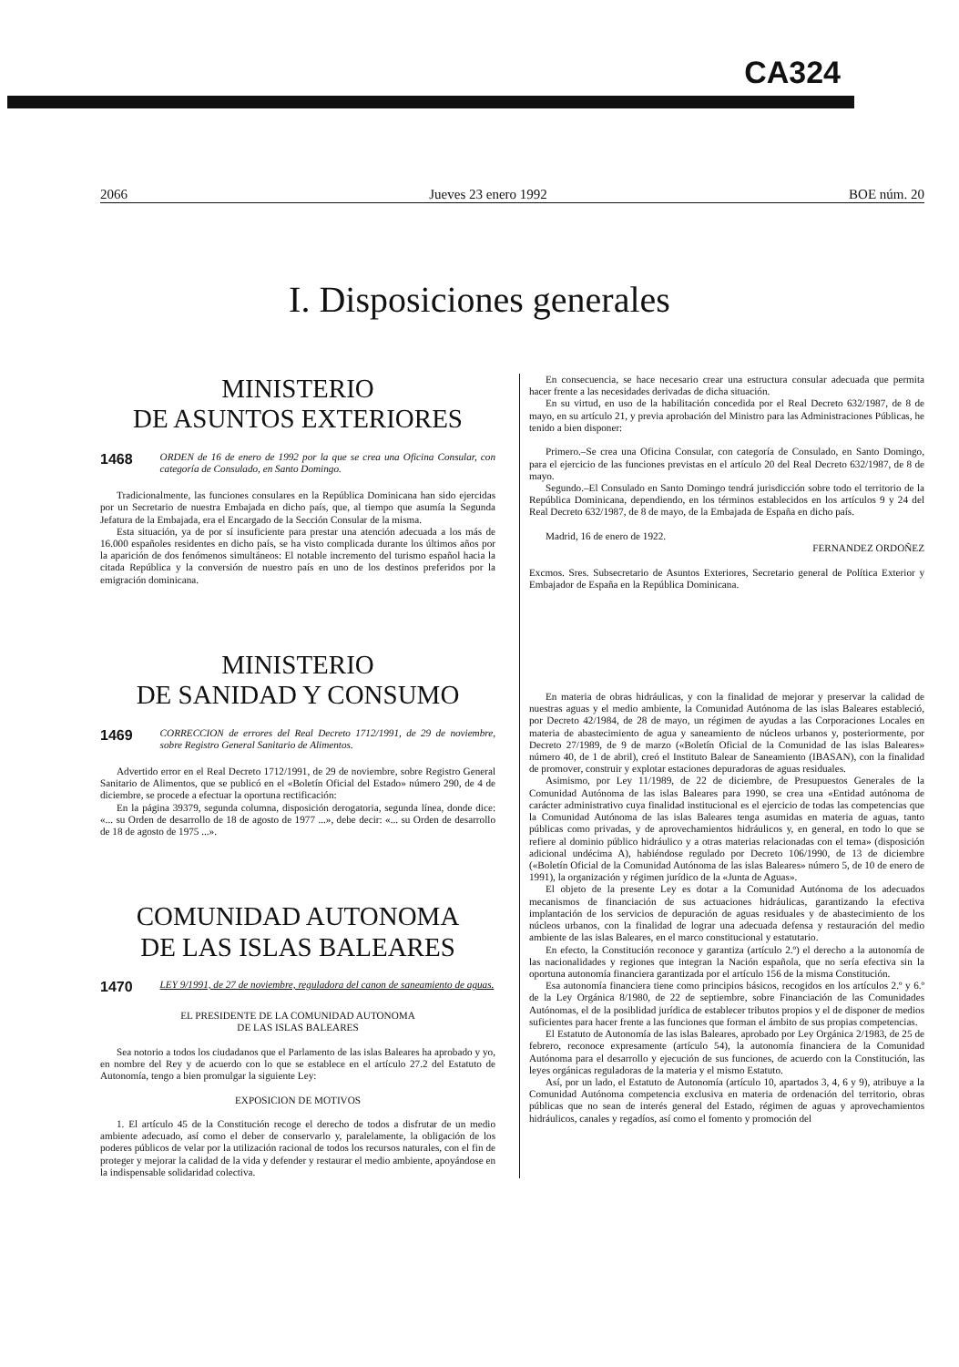CA324
2066 Jueves 23 enero 1992 BOE núm. 20
I. Disposiciones generales
MINISTERIO
DE ASUNTOS EXTERIORES
1468 ORDEN de 16 de enero de 1992 por la que se crea una Oficina Consular, con categoría de Consulado, en Santo Domingo.
Tradicionalmente, las funciones consulares en la República Dominicana han sido ejercidas por un Secretario de nuestra Embajada en dicho país, que, al tiempo que asumía la Segunda Jefatura de la Embajada, era el Encargado de la Sección Consular de la misma.
Esta situación, ya de por sí insuficiente para prestar una atención adecuada a los más de 16.000 españoles residentes en dicho país, se ha visto complicada durante los últimos años por la aparición de dos fenómenos simultáneos: El notable incremento del turismo español hacia la citada República y la conversión de nuestro país en uno de los destinos preferidos por la emigración dominicana.
MINISTERIO
DE SANIDAD Y CONSUMO
1469 CORRECCION de errores del Real Decreto 1712/1991, de 29 de noviembre, sobre Registro General Sanitario de Alimentos.
Advertido error en el Real Decreto 1712/1991, de 29 de noviembre, sobre Registro General Sanitario de Alimentos, que se publicó en el «Boletín Oficial del Estado» número 290, de 4 de diciembre, se procede a efectuar la oportuna rectificación:
En la página 39379, segunda columna, disposición derogatoria, segunda línea, donde dice: «... su Orden de desarrollo de 18 de agosto de 1977 ...», debe decir: «... su Orden de desarrollo de 18 de agosto de 1975 ...».
COMUNIDAD AUTONOMA
DE LAS ISLAS BALEARES
1470 LEY 9/1991, de 27 de noviembre, reguladora del canon de saneamiento de aguas.
EL PRESIDENTE DE LA COMUNIDAD AUTONOMA
DE LAS ISLAS BALEARES
Sea notorio a todos los ciudadanos que el Parlamento de las islas Baleares ha aprobado y yo, en nombre del Rey y de acuerdo con lo que se establece en el artículo 27.2 del Estatuto de Autonomía, tengo a bien promulgar la siguiente Ley:
EXPOSICION DE MOTIVOS
1. El artículo 45 de la Constitución recoge el derecho de todos a disfrutar de un medio ambiente adecuado, así como el deber de conservarlo y, paralelamente, la obligación de los poderes públicos de velar por la utilización racional de todos los recursos naturales, con el fin de proteger y mejorar la calidad de la vida y defender y restaurar el medio ambiente, apoyándose en la indispensable solidaridad colectiva.
En consecuencia, se hace necesario crear una estructura consular adecuada que permita hacer frente a las necesidades derivadas de dicha situación.
En su virtud, en uso de la habilitación concedida por el Real Decreto 632/1987, de 8 de mayo, en su artículo 21, y previa aprobación del Ministro para las Administraciones Públicas, he tenido a bien disponer:
Primero.–Se crea una Oficina Consular, con categoría de Consulado, en Santo Domingo, para el ejercicio de las funciones previstas en el artículo 20 del Real Decreto 632/1987, de 8 de mayo.
Segundo.–El Consulado en Santo Domingo tendrá jurisdicción sobre todo el territorio de la República Dominicana, dependiendo, en los términos establecidos en los artículos 9 y 24 del Real Decreto 632/1987, de 8 de mayo, de la Embajada de España en dicho país.
Madrid, 16 de enero de 1922.
FERNANDEZ ORDOÑEZ
Excmos. Sres. Subsecretario de Asuntos Exteriores, Secretario general de Política Exterior y Embajador de España en la República Dominicana.
En materia de obras hidráulicas, y con la finalidad de mejorar y preservar la calidad de nuestras aguas y el medio ambiente, la Comunidad Autónoma de las islas Baleares estableció, por Decreto 42/1984, de 28 de mayo, un régimen de ayudas a las Corporaciones Locales en materia de abastecimiento de agua y saneamiento de núcleos urbanos y, posteriormente, por Decreto 27/1989, de 9 de marzo («Boletín Oficial de la Comunidad de las islas Baleares» número 40, de 1 de abril), creó el Instituto Balear de Saneamiento (IBASAN), con la finalidad de promover, construir y explotar estaciones depuradoras de aguas residuales.
Asimismo, por Ley 11/1989, de 22 de diciembre, de Presupuestos Generales de la Comunidad Autónoma de las islas Baleares para 1990, se crea una «Entidad autónoma de carácter administrativo cuya finalidad institucional es el ejercicio de todas las competencias que la Comunidad Autónoma de las islas Baleares tenga asumidas en materia de aguas, tanto públicas como privadas, y de aprovechamientos hidráulicos y, en general, en todo lo que se refiere al dominio público hidráulico y a otras materias relacionadas con el tema» (disposición adicional undécima A), habiéndose regulado por Decreto 106/1990, de 13 de diciembre («Boletín Oficial de la Comunidad Autónoma de las islas Baleares» número 5, de 10 de enero de 1991), la organización y régimen jurídico de la «Junta de Aguas».
El objeto de la presente Ley es dotar a la Comunidad Autónoma de los adecuados mecanismos de financiación de sus actuaciones hidráulicas, garantizando la efectiva implantación de los servicios de depuración de aguas residuales y de abastecimiento de los núcleos urbanos, con la finalidad de lograr una adecuada defensa y restauración del medio ambiente de las islas Baleares, en el marco constitucional y estatutario.
En efecto, la Constitución reconoce y garantiza (artículo 2.º) el derecho a la autonomía de las nacionalidades y regiones que integran la Nación española, que no sería efectiva sin la oportuna autonomía financiera garantizada por el artículo 156 de la misma Constitución.
Esa autonomía financiera tiene como principios básicos, recogidos en los artículos 2.º y 6.º de la Ley Orgánica 8/1980, de 22 de septiembre, sobre Financiación de las Comunidades Autónomas, el de la posiblidad jurídica de establecer tributos propios y el de disponer de medios suficientes para hacer frente a las funciones que forman el ámbito de sus propias competencias.
El Estatuto de Autonomía de las islas Baleares, aprobado por Ley Orgánica 2/1983, de 25 de febrero, reconoce expresamente (artículo 54), la autonomía financiera de la Comunidad Autónoma para el desarrollo y ejecución de sus funciones, de acuerdo con la Constitución, las leyes orgánicas reguladoras de la materia y el mismo Estatuto.
Así, por un lado, el Estatuto de Autonomía (artículo 10, apartados 3, 4, 6 y 9), atribuye a la Comunidad Autónoma competencia exclusiva en materia de ordenación del territorio, obras públicas que no sean de interés general del Estado, régimen de aguas y aprovechamientos hidráulicos, canales y regadíos, así como el fomento y promoción del